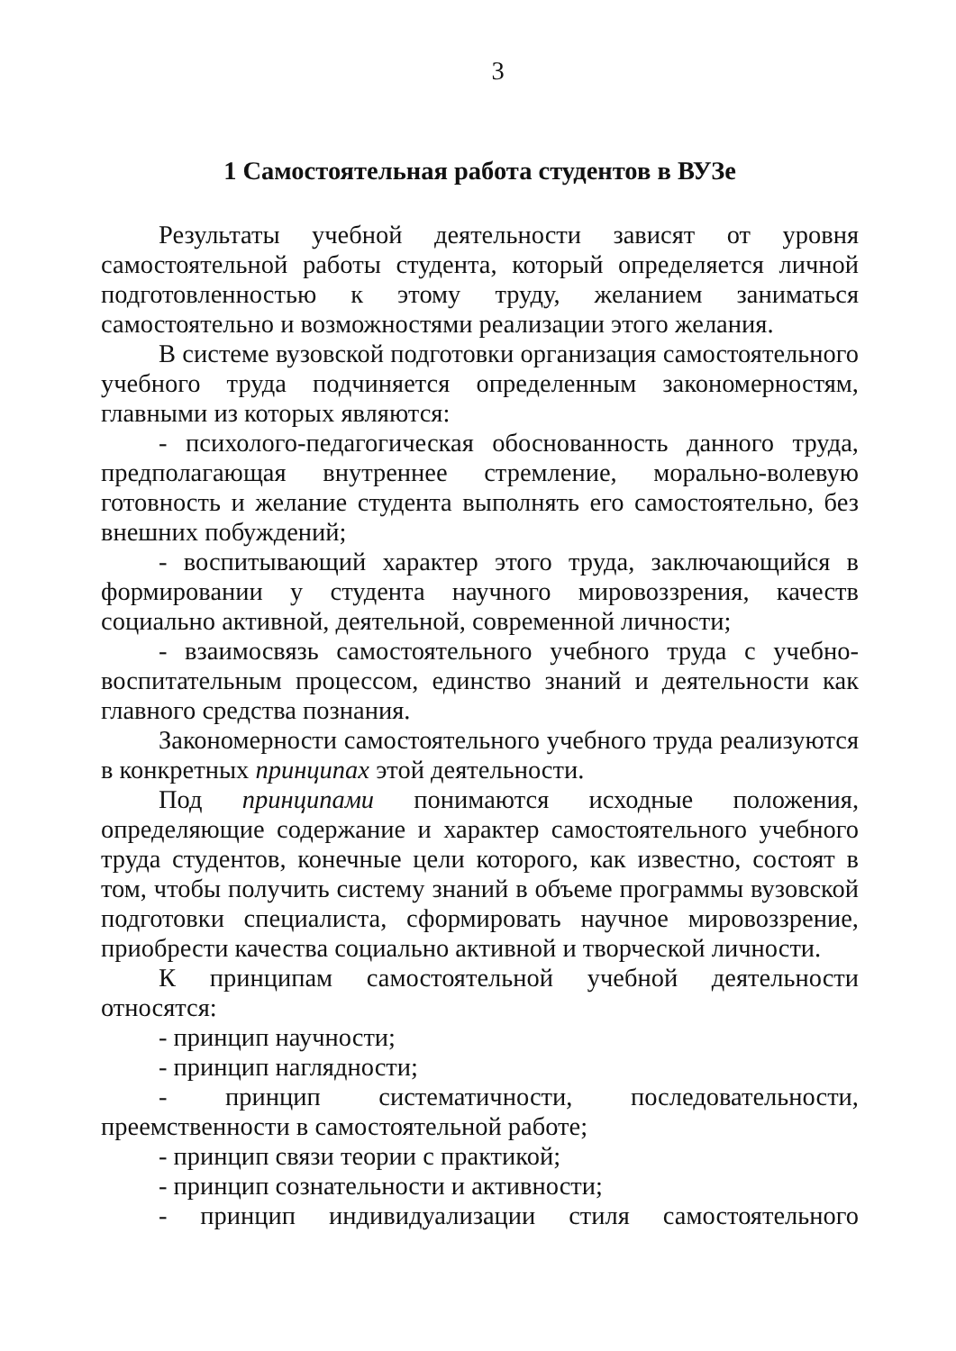3
1 Самостоятельная работа студентов в ВУЗе
Результаты учебной деятельности зависят от уровня самостоятельной работы студента, который определяется личной подготовленностью к этому труду, желанием заниматься самостоятельно и возможностями реализации этого желания.
В системе вузовской подготовки организация самостоятельного учебного труда подчиняется определенным закономерностям, главными из которых являются:
- психолого-педагогическая обоснованность данного труда, предполагающая внутреннее стремление, морально-волевую готовность и желание студента выполнять его самостоятельно, без внешних побуждений;
- воспитывающий характер этого труда, заключающийся в формировании у студента научного мировоззрения, качеств социально активной, деятельной, современной личности;
- взаимосвязь самостоятельного учебного труда с учебно-воспитательным процессом, единство знаний и деятельности как главного средства познания.
Закономерности самостоятельного учебного труда реализуются в конкретных принципах этой деятельности.
Под принципами понимаются исходные положения, определяющие содержание и характер самостоятельного учебного труда студентов, конечные цели которого, как известно, состоят в том, чтобы получить систему знаний в объеме программы вузовской подготовки специалиста, сформировать научное мировоззрение, приобрести качества социально активной и творческой личности.
К принципам самостоятельной учебной деятельности относятся:
- принцип научности;
- принцип наглядности;
- принцип систематичности, последовательности, преемственности в самостоятельной работе;
- принцип связи теории с практикой;
- принцип сознательности и активности;
- принцип индивидуализации стиля самостоятельного